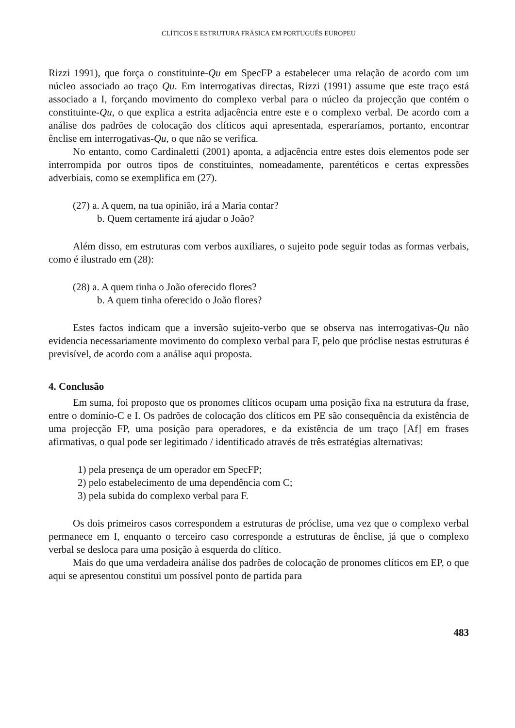CLÍTICOS E ESTRUTURA FRÁSICA EM PORTUGUÊS EUROPEU
Rizzi 1991), que força o constituinte-Qu em SpecFP a estabelecer uma relação de acordo com um núcleo associado ao traço Qu. Em interrogativas directas, Rizzi (1991) assume que este traço está associado a I, forçando movimento do complexo verbal para o núcleo da projecção que contém o constituinte-Qu, o que explica a estrita adjacência entre este e o complexo verbal. De acordo com a análise dos padrões de colocação dos clíticos aqui apresentada, esperaríamos, portanto, encontrar ênclise em interrogativas-Qu, o que não se verifica.
No entanto, como Cardinaletti (2001) aponta, a adjacência entre estes dois elementos pode ser interrompida por outros tipos de constituintes, nomeadamente, parentéticos e certas expressões adverbiais, como se exemplifica em (27).
(27) a. A quem, na tua opinião, irá a Maria contar?
b. Quem certamente irá ajudar o João?
Além disso, em estruturas com verbos auxiliares, o sujeito pode seguir todas as formas verbais, como é ilustrado em (28):
(28) a. A quem tinha o João oferecido flores?
b. A quem tinha oferecido o João flores?
Estes factos indicam que a inversão sujeito-verbo que se observa nas interrogativas-Qu não evidencia necessariamente movimento do complexo verbal para F, pelo que próclise nestas estruturas é previsível, de acordo com a análise aqui proposta.
4. Conclusão
Em suma, foi proposto que os pronomes clíticos ocupam uma posição fixa na estrutura da frase, entre o domínio-C e I. Os padrões de colocação dos clíticos em PE são consequência da existência de uma projecção FP, uma posição para operadores, e da existência de um traço [Af] em frases afirmativas, o qual pode ser legitimado / identificado através de três estratégias alternativas:
1) pela presença de um operador em SpecFP;
2) pelo estabelecimento de uma dependência com C;
3) pela subida do complexo verbal para F.
Os dois primeiros casos correspondem a estruturas de próclise, uma vez que o complexo verbal permanece em I, enquanto o terceiro caso corresponde a estruturas de ênclise, já que o complexo verbal se desloca para uma posição à esquerda do clítico.
Mais do que uma verdadeira análise dos padrões de colocação de pronomes clíticos em EP, o que aqui se apresentou constitui um possível ponto de partida para
483